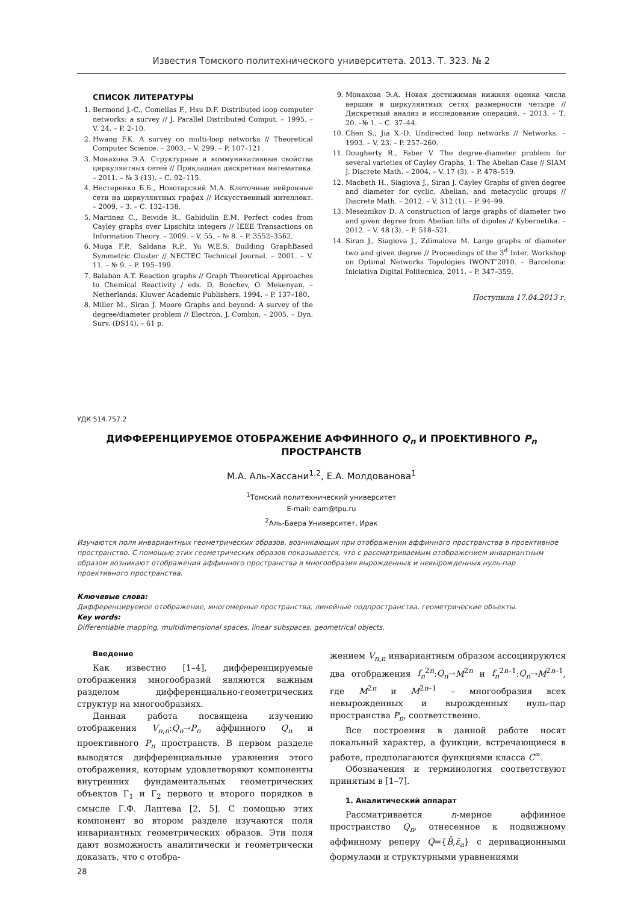Известия Томского политехнического университета. 2013. Т. 323. № 2
СПИСОК ЛИТЕРАТУРЫ
1. Bermond J.-C., Comellas F., Hsu D.F. Distributed loop computer networks: a survey // J. Parallel Distributed Comput. – 1995. – V. 24. – P. 2–10.
2. Hwang F.K. A survey on multi-loop networks // Theoretical Computer Science. – 2003. – V. 299. – P. 107–121.
3. Монахова Э.А. Структурные и коммуникативные свойства циркулянтных сетей // Прикладная дискретная математика. – 2011. – № 3 (13). – С. 92–115.
4. Нестеренко Б.Б., Новотарский М.А. Клеточные нейронные сети на циркулянтных графах // Искусственный интеллект. – 2009. – 3. – С. 132–138.
5. Martinez C., Beivide R., Gabidulin E.M. Perfect codes from Cayley graphs over Lipschitz integers // IEEE Transactions on Information Theory. – 2009. – V. 55. – № 8. – P. 3552–3562.
6. Muga F.P., Saldana R.P., Yu W.E.S. Building GraphBased Symmetric Cluster // NECTEC Technical Journal. – 2001. – V. 11. – № 9. – P. 195–199.
7. Balaban A.T. Reaction graphs // Graph Theoretical Approaches to Chemical Reactivity / eds. D. Bonchev, O. Mekenyan. – Netherlands: Kluwer Academic Publishers, 1994. – P. 137–180.
8. Miller M., Siran J. Moore Graphs and beyond: A survey of the degree/diameter problem // Electron. J. Combin. – 2005. – Dyn. Surv. (DS14). – 61 p.
9. Монахова Э.А. Новая достижимая нижняя оценка числа вершин в циркулянтных сетях размерности четыре // Дискретный анализ и исследование операций. – 2013. – Т. 20. –№ 1. – С. 37–44.
10. Chen S., Jia X.-D. Undirected loop networks // Networks. – 1993. – V. 23. – P. 257–260.
11. Dougherty R., Faber V. The degree-diameter problem for several varieties of Cayley Graphs, 1: The Abelian Case // SIAM J. Discrete Math. – 2004. – V. 17 (3). – P. 478–519.
12. Macbeth H., Siagiova J., Siran J. Cayley Graphs of given degree and diameter for cyclic, Abelian, and metacyclic groups // Discrete Math. – 2012. – V. 312 (1). – P. 94–99.
13. Meseznikov D. A construction of large graphs of diameter two and given degree from Abelian lifts of dipoles // Kybernetika. – 2012. – V. 48 (3). – P. 518–521.
14. Siran J., Siagiova J., Zdimalova M. Large graphs of diameter two and given degree // Proceedings of the 3<sup>d</sup> Inter. Workshop on Optimal Networks Topologies IWONT’2010. – Barcelona: Iniciativa Digital Politecnica, 2011. – P. 347–359.
Поступила 17.04.2013 г.
УДК 514.757.2
ДИФФЕРЕНЦИРУЕМОЕ ОТОБРАЖЕНИЕ АФФИННОГО Q<sub>n</sub> И ПРОЕКТИВНОГО P<sub>n</sub> ПРОСТРАНСТВ
М.А. Аль-Хассани<sup>1,2</sup>, Е.А. Молдованова<sup>1</sup>
<sup>1</sup> Томский политехнический университет
E-mail: eam@tpu.ru
<sup>2</sup> Аль-Баера Университет, Ирак
Изучаются поля инвариантных геометрических образов, возникающих при отображении аффинного пространства в проективное пространство. С помощью этих геометрических образов показывается, что с рассматриваемым отображением инвариантным образом возникают отображения аффинного пространства в многообразия вырожденных и невырожденных нуль-пар проективного пространства.
Ключевые слова:
Дифференцируемое отображение, многомерные пространства, линейные подпространства, геометрические объекты.
Key words:
Differentiable mapping, multidimensional spaces, linear subspaces, geometrical objects.
Введение
Как известно [1–4], дифференцируемые отображения многообразий являются важным разделом дифференциально-геометрических структур на многообразиях.
Данная работа посвящена изучению отображения V<sub>n,n</sub>:Q<sub>n</sub>→P<sub>n</sub> аффинного Q<sub>n</sub> и проективного P<sub>n</sub> пространств. В первом разделе выводятся дифференциальные уравнения этого отображения, которым удовлетворяют компоненты внутренних фундаментальных геометрических объектов Г<sub>1</sub> и Г<sub>2</sub> первого и второго порядков в смысле Г.Ф. Лаптева [2, 5]. С помощью этих компонент во втором разделе изучаются поля инвариантных геометрических образов. Эти поля дают возможность аналитически и геометрически доказать, что с отобра-
жением V<sub>n,n</sub> инвариантным образом ассоциируются два отображения f<sub>n</sub><sup>2n</sup>:Q<sub>n</sub>→M<sup>2n</sup> и f<sub>n</sub><sup>2n–1</sup>:Q<sub>n</sub>→M<sup>2n–1</sup>, где M<sup>2n</sup> и M<sup>2n–1</sup> – многообразия всех невырожденных и вырожденных нуль-пар пространства P<sub>n</sub>, соответственно.
Все построения в данной работе носят локальный характер, а функции, встречающиеся в работе, предполагаются функциями класса C<sup>∞</sup>.
Обозначения и терминология соответствуют принятым в [1–7].
1. Аналитический аппарат
Рассматривается n-мерное аффинное пространство Q<sub>n</sub>, отнесенное к подвижному аффинному реперу Q={B̄,ε̄<sub>a</sub>} с деривационными формулами и структурными уравнениями
28